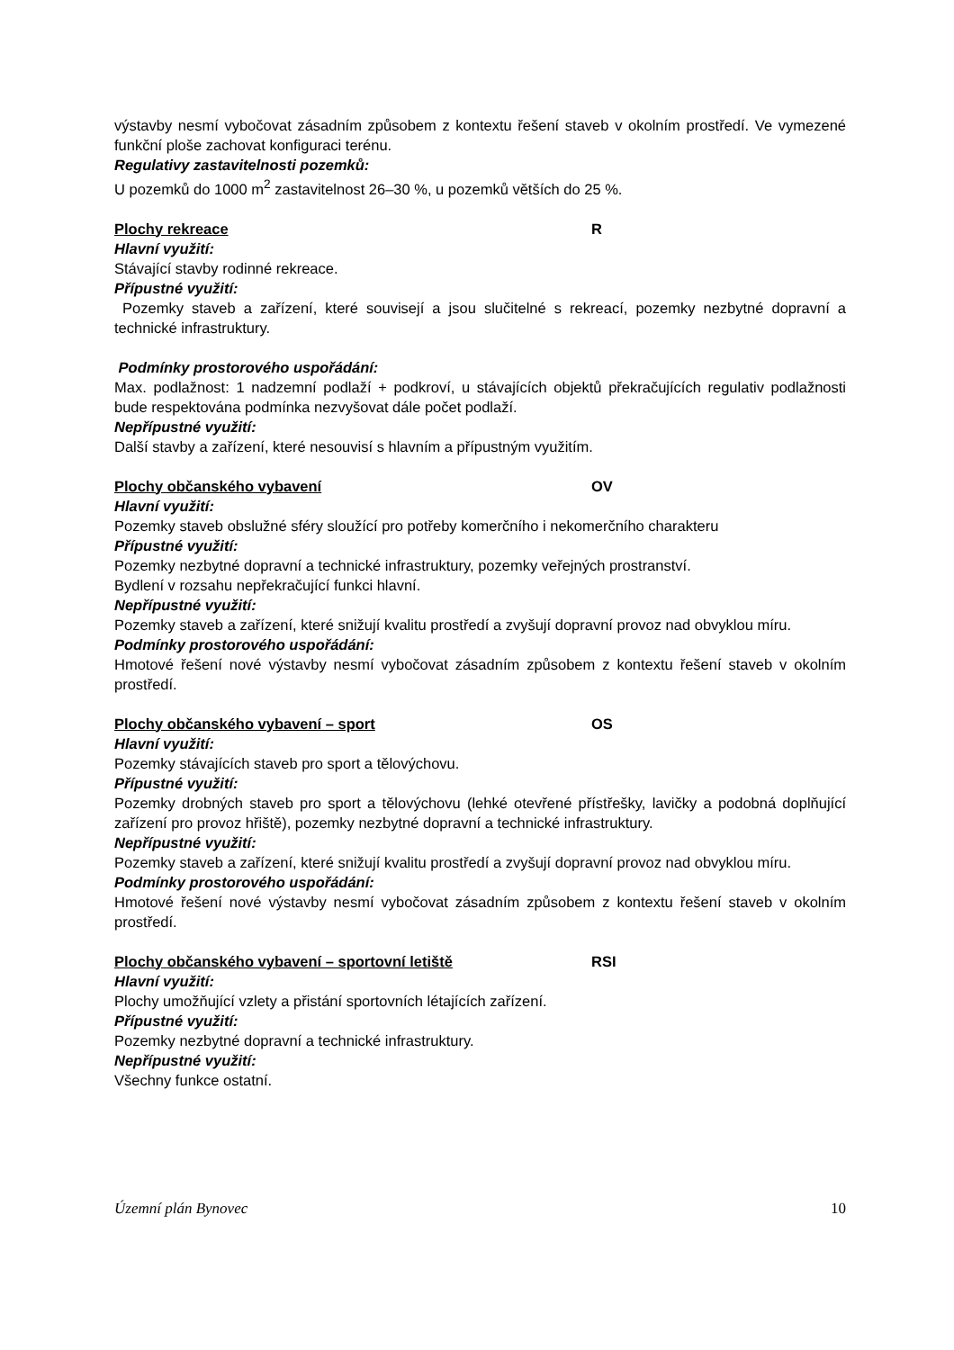výstavby nesmí vybočovat zásadním způsobem z kontextu řešení staveb v okolním prostředí. Ve vymezené funkční ploše zachovat konfiguraci terénu.
Regulativy zastavitelnosti pozemků:
U pozemků do 1000 m<sup>2</sup> zastavitelnost 26–30 %, u pozemků větších do 25 %.
Plochy rekreace R
Hlavní využití:
Stávající stavby rodinné rekreace.
Přípustné využití:
Pozemky staveb a zařízení, které souvisejí a jsou slučitelné s rekreací, pozemky nezbytné dopravní a technické infrastruktury.
Podmínky prostorového uspořádání:
Max. podlažnost: 1 nadzemní podlaží + podkroví, u stávajících objektů překračujících regulativ podlažnosti bude respektována podmínka nezvyšovat dále počet podlaží.
Nepřípustné využití:
Další stavby a zařízení, které nesouvisí s hlavním a přípustným využitím.
Plochy občanského vybavení OV
Hlavní využití:
Pozemky staveb obslužné sféry sloužící pro potřeby komerčního i nekomerčního charakteru
Přípustné využití:
Pozemky nezbytné dopravní a technické infrastruktury, pozemky veřejných prostranství.
Bydlení v rozsahu nepřekračující funkci hlavní.
Nepřípustné využití:
Pozemky staveb a zařízení, které snižují kvalitu prostředí a zvyšují dopravní provoz nad obvyklou míru.
Podmínky prostorového uspořádání:
Hmotové řešení nové výstavby nesmí vybočovat zásadním způsobem z kontextu řešení staveb v okolním prostředí.
Plochy občanského vybavení – sport OS
Hlavní využití:
Pozemky stávajících staveb pro sport a tělovýchovu.
Přípustné využití:
Pozemky drobných staveb pro sport a tělovýchovu (lehké otevřené přístřešky, lavičky a podobná doplňující zařízení pro provoz hřiště), pozemky nezbytné dopravní a technické infrastruktury.
Nepřípustné využití:
Pozemky staveb a zařízení, které snižují kvalitu prostředí a zvyšují dopravní provoz nad obvyklou míru.
Podmínky prostorového uspořádání:
Hmotové řešení nové výstavby nesmí vybočovat zásadním způsobem z kontextu řešení staveb v okolním prostředí.
Plochy občanského vybavení – sportovní letiště RSI
Hlavní využití:
Plochy umožňující vzlety a přistání sportovních létajících zařízení.
Přípustné využití:
Pozemky nezbytné dopravní a technické infrastruktury.
Nepřípustné využití:
Všechny funkce ostatní.
Územní plán Bynovec 10